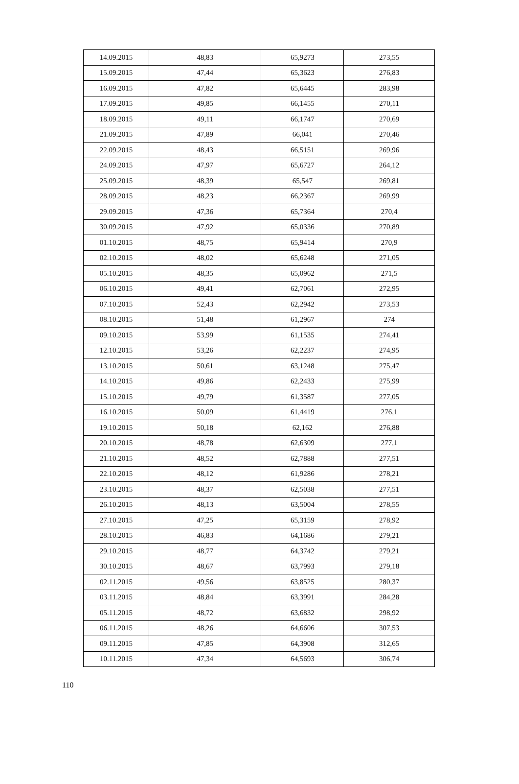| 14.09.2015 | 48,83 | 65,9273 | 273,55 |
| 15.09.2015 | 47,44 | 65,3623 | 276,83 |
| 16.09.2015 | 47,82 | 65,6445 | 283,98 |
| 17.09.2015 | 49,85 | 66,1455 | 270,11 |
| 18.09.2015 | 49,11 | 66,1747 | 270,69 |
| 21.09.2015 | 47,89 | 66,041 | 270,46 |
| 22.09.2015 | 48,43 | 66,5151 | 269,96 |
| 24.09.2015 | 47,97 | 65,6727 | 264,12 |
| 25.09.2015 | 48,39 | 65,547 | 269,81 |
| 28.09.2015 | 48,23 | 66,2367 | 269,99 |
| 29.09.2015 | 47,36 | 65,7364 | 270,4 |
| 30.09.2015 | 47,92 | 65,0336 | 270,89 |
| 01.10.2015 | 48,75 | 65,9414 | 270,9 |
| 02.10.2015 | 48,02 | 65,6248 | 271,05 |
| 05.10.2015 | 48,35 | 65,0962 | 271,5 |
| 06.10.2015 | 49,41 | 62,7061 | 272,95 |
| 07.10.2015 | 52,43 | 62,2942 | 273,53 |
| 08.10.2015 | 51,48 | 61,2967 | 274 |
| 09.10.2015 | 53,99 | 61,1535 | 274,41 |
| 12.10.2015 | 53,26 | 62,2237 | 274,95 |
| 13.10.2015 | 50,61 | 63,1248 | 275,47 |
| 14.10.2015 | 49,86 | 62,2433 | 275,99 |
| 15.10.2015 | 49,79 | 61,3587 | 277,05 |
| 16.10.2015 | 50,09 | 61,4419 | 276,1 |
| 19.10.2015 | 50,18 | 62,162 | 276,88 |
| 20.10.2015 | 48,78 | 62,6309 | 277,1 |
| 21.10.2015 | 48,52 | 62,7888 | 277,51 |
| 22.10.2015 | 48,12 | 61,9286 | 278,21 |
| 23.10.2015 | 48,37 | 62,5038 | 277,51 |
| 26.10.2015 | 48,13 | 63,5004 | 278,55 |
| 27.10.2015 | 47,25 | 65,3159 | 278,92 |
| 28.10.2015 | 46,83 | 64,1686 | 279,21 |
| 29.10.2015 | 48,77 | 64,3742 | 279,21 |
| 30.10.2015 | 48,67 | 63,7993 | 279,18 |
| 02.11.2015 | 49,56 | 63,8525 | 280,37 |
| 03.11.2015 | 48,84 | 63,3991 | 284,28 |
| 05.11.2015 | 48,72 | 63,6832 | 298,92 |
| 06.11.2015 | 48,26 | 64,6606 | 307,53 |
| 09.11.2015 | 47,85 | 64,3908 | 312,65 |
| 10.11.2015 | 47,34 | 64,5693 | 306,74 |
110